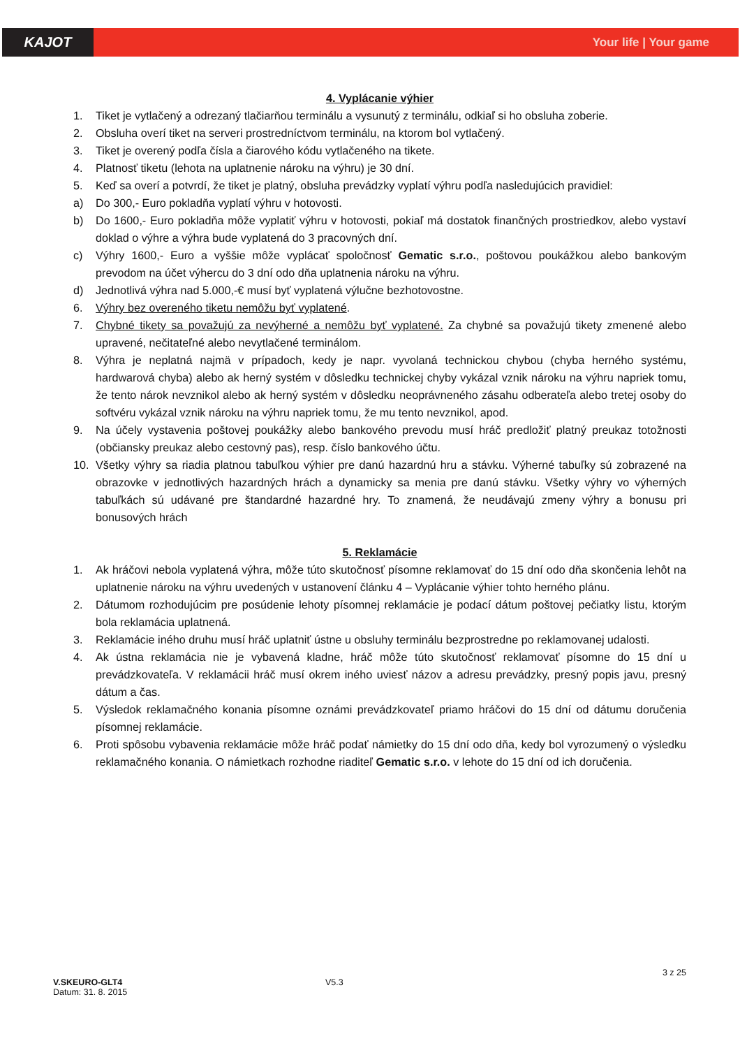KAJOT
Your life | Your game
4. Vyplácanie výhier
1. Tiket je vytlačený a odrezaný tlačiarňou terminálu a vysunutý z terminálu, odkiaľ si ho obsluha zoberie.
2. Obsluha overí tiket na serveri prostredníctvom terminálu, na ktorom bol vytlačený.
3. Tiket je overený podľa čísla a čiarového kódu vytlačeného na tikete.
4. Platnosť tiketu (lehota na uplatnenie nároku na výhru) je 30 dní.
5. Keď sa overí a potvrdí, že tiket je platný, obsluha prevádzky vyplatí výhru podľa nasledujúcich pravidiel:
a) Do 300,- Euro pokladňa vyplatí výhru v hotovosti.
b) Do 1600,- Euro pokladňa môže vyplatiť výhru v hotovosti, pokiaľ má dostatok finančných prostriedkov, alebo vystaví doklad o výhre a výhra bude vyplatená do 3 pracovných dní.
c) Výhry 1600,- Euro a vyššie môže vyplácať spoločnosť Gematic s.r.o., poštovou poukážkou alebo bankovým prevodom na účet výhercu do 3 dní odo dňa uplatnenia nároku na výhru.
d) Jednotlivá výhra nad 5.000,-€ musí byť vyplatená výlučne bezhotovostne.
6. Výhry bez overeného tiketu nemôžu byť vyplatené.
7. Chybné tikety sa považujú za nevýherné a nemôžu byť vyplatené. Za chybné sa považujú tikety zmenené alebo upravené, nečitateľné alebo nevytlačené terminálom.
8. Výhra je neplatná najmä v prípadoch, kedy je napr. vyvolaná technickou chybou (chyba herného systému, hardwarová chyba) alebo ak herný systém v dôsledku technickej chyby vykázal vznik nároku na výhru napriek tomu, že tento nárok nevznikol alebo ak herný systém v dôsledku neoprávneného zásahu odberateľa alebo tretej osoby do softvéru vykázal vznik nároku na výhru napriek tomu, že mu tento nevznikol, apod.
9. Na účely vystavenia poštovej poukážky alebo bankového prevodu musí hráč predložiť platný preukaz totožnosti (občiansky preukaz alebo cestovný pas), resp. číslo bankového účtu.
10. Všetky výhry sa riadia platnou tabuľkou výhier pre danú hazardnú hru a stávku. Výherné tabuľky sú zobrazené na obrazovke v jednotlivých hazardných hrách a dynamicky sa menia pre danú stávku. Všetky výhry vo výherných tabuľkách sú udávané pre štandardné hazardné hry. To znamená, že neudávajú zmeny výhry a bonusu pri bonusových hrách
5. Reklamácie
1. Ak hráčovi nebola vyplatená výhra, môže túto skutočnosť písomne reklamovať do 15 dní odo dňa skončenia lehôt na uplatnenie nároku na výhru uvedených v ustanovení článku 4 – Vyplácanie výhier tohto herného plánu.
2. Dátumom rozhodujúcim pre posúdenie lehoty písomnej reklamácie je podací dátum poštovej pečiatky listu, ktorým bola reklamácia uplatnená.
3. Reklamácie iného druhu musí hráč uplatniť ústne u obsluhy terminálu bezprostredne po reklamovanej udalosti.
4. Ak ústna reklamácia nie je vybavená kladne, hráč môže túto skutočnosť reklamovať písomne do 15 dní u prevádzkovateľa. V reklamácii hráč musí okrem iného uviesť názov a adresu prevádzky, presný popis javu, presný dátum a čas.
5. Výsledok reklamačného konania písomne oznámi prevádzkovateľ priamo hráčovi do 15 dní od dátumu doručenia písomnej reklamácie.
6. Proti spôsobu vybavenia reklamácie môže hráč podať námietky do 15 dní odo dňa, kedy bol vyrozumený o výsledku reklamačného konania. O námietkach rozhodne riaditeľ Gematic s.r.o. v lehote do 15 dní od ich doručenia.
3 z 25
V.SKEURO-GLT4 V5.3
Datum: 31. 8. 2015